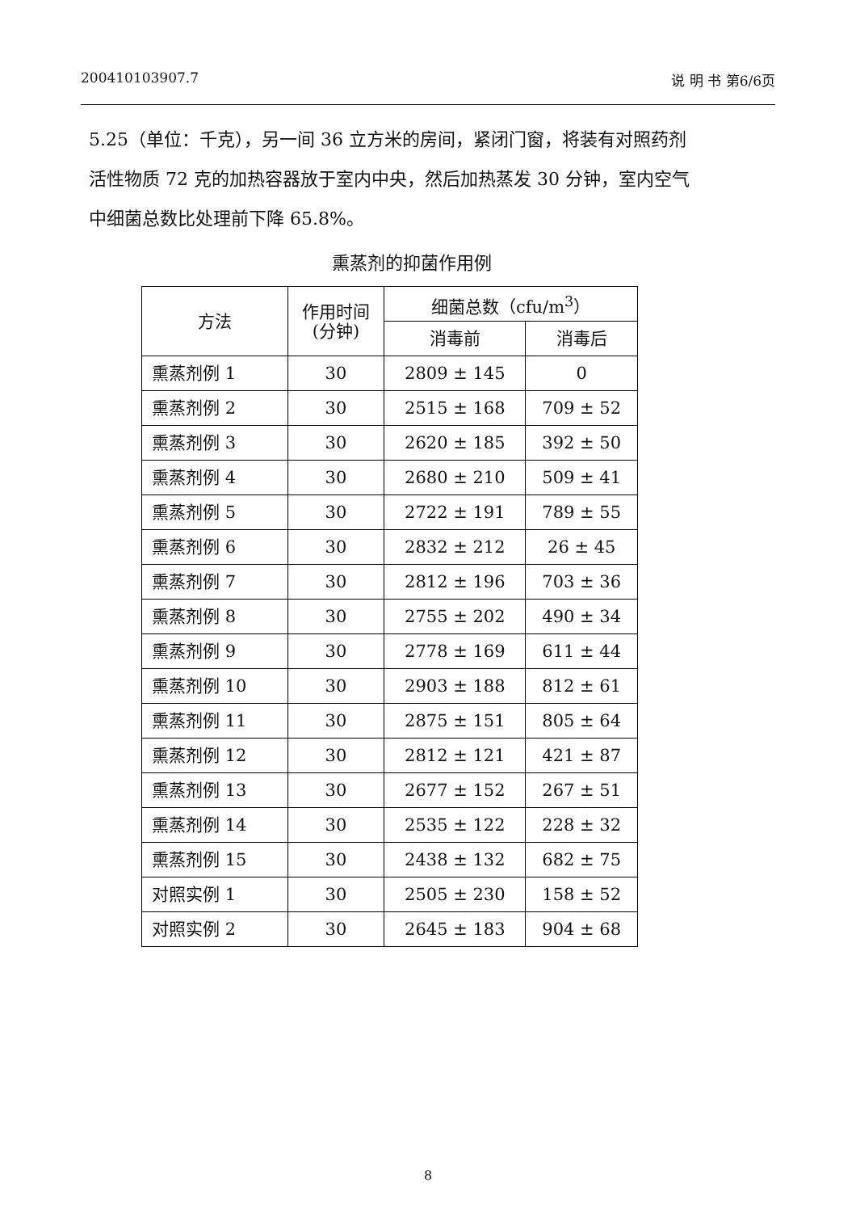200410103907.7 说 明 书 第6/6页
5.25（单位：千克），另一间 36 立方米的房间，紧闭门窗，将装有对照药剂活性物质 72 克的加热容器放于室内中央，然后加热蒸发 30 分钟，室内空气中细菌总数比处理前下降 65.8%。
熏蒸剂的抑菌作用例
| 方法 | 作用时间 (分钟) | 细菌总数（cfu/m<sup>3</sup>） | |
| --- | --- | --- | --- |
| | | 消毒前 | 消毒后 |
| 熏蒸剂例 1 | 30 | 2809 ± 145 | 0 |
| 熏蒸剂例 2 | 30 | 2515 ± 168 | 709 ± 52 |
| 熏蒸剂例 3 | 30 | 2620 ± 185 | 392 ± 50 |
| 熏蒸剂例 4 | 30 | 2680 ± 210 | 509 ± 41 |
| 熏蒸剂例 5 | 30 | 2722 ± 191 | 789 ± 55 |
| 熏蒸剂例 6 | 30 | 2832 ± 212 | 26 ± 45 |
| 熏蒸剂例 7 | 30 | 2812 ± 196 | 703 ± 36 |
| 熏蒸剂例 8 | 30 | 2755 ± 202 | 490 ± 34 |
| 熏蒸剂例 9 | 30 | 2778 ± 169 | 611 ± 44 |
| 熏蒸剂例 10 | 30 | 2903 ± 188 | 812 ± 61 |
| 熏蒸剂例 11 | 30 | 2875 ± 151 | 805 ± 64 |
| 熏蒸剂例 12 | 30 | 2812 ± 121 | 421 ± 87 |
| 熏蒸剂例 13 | 30 | 2677 ± 152 | 267 ± 51 |
| 熏蒸剂例 14 | 30 | 2535 ± 122 | 228 ± 32 |
| 熏蒸剂例 15 | 30 | 2438 ± 132 | 682 ± 75 |
| 对照实例 1 | 30 | 2505 ± 230 | 158 ± 52 |
| 对照实例 2 | 30 | 2645 ± 183 | 904 ± 68 |
8